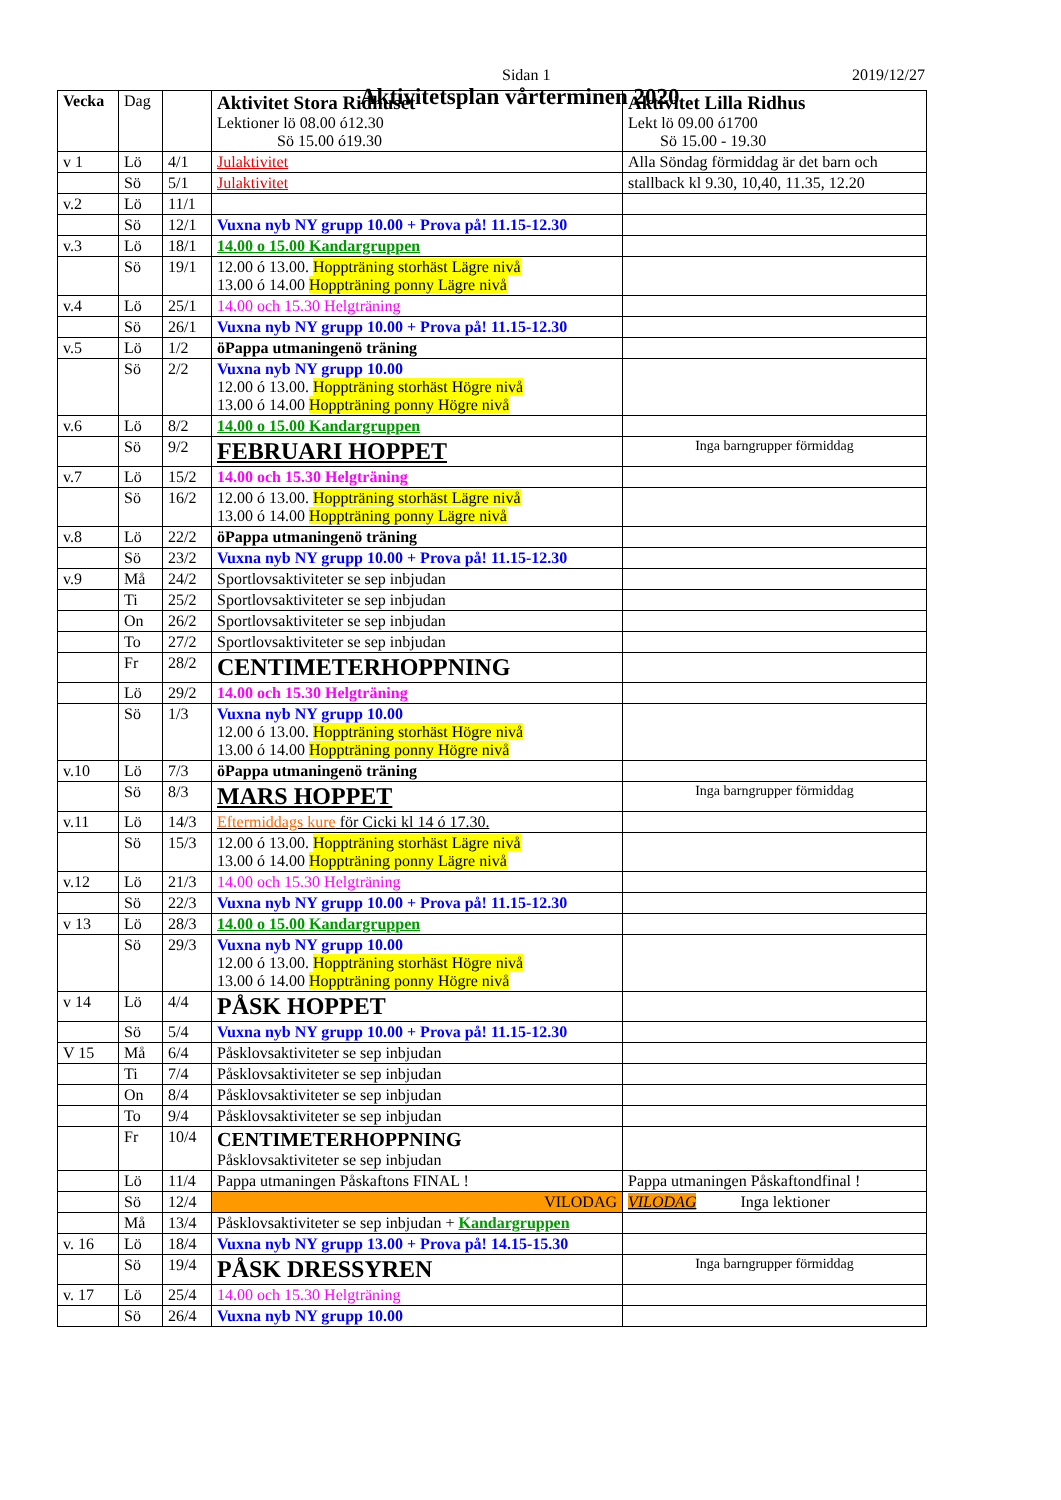Sidan 1 2019/12/27
Aktivitetsplan vårterminen 2020
| Vecka | Dag | | Aktivitet Stora Ridhuset Lektioner lö 08.00 ó12.30 Sö 15.00 ó19.30 | Aktivitet Lilla Ridhus Lekt lö 09.00 ó1700 Sö 15.00 - 19.30 |
| --- | --- | --- | --- | --- |
| v 1 | Lö | 4/1 | Julaktivitet | Alla Söndag förmiddag är det barn och |
| | Sö | 5/1 | Julaktivitet | stallback kl 9.30, 10,40, 11.35, 12.20 |
| v.2 | Lö | 11/1 | | |
| | Sö | 12/1 | Vuxna nyb NY grupp 10.00 + Prova på! 11.15-12.30 | |
| v.3 | Lö | 18/1 | 14.00 o 15.00 Kandargruppen | |
| | Sö | 19/1 | 12.00 ó 13.00. Hoppträning storhäst Lägre nivå 13.00 ó 14.00 Hoppträning ponny Lägre nivå | |
| v.4 | Lö | 25/1 | 14.00 och 15.30 Helgträning | |
| | Sö | 26/1 | Vuxna nyb NY grupp 10.00 + Prova på! 11.15-12.30 | |
| v.5 | Lö | 1/2 | öPappa utmaningenö träning | |
| | Sö | 2/2 | Vuxna nyb NY grupp 10.00 12.00 ó 13.00. Hoppträning storhäst Högre nivå 13.00 ó 14.00 Hoppträning ponny Högre nivå | |
| v.6 | Lö | 8/2 | 14.00 o 15.00 Kandargruppen | |
| | Sö | 9/2 | FEBRUARI HOPPET | Inga barngrupper förmiddag |
| v.7 | Lö | 15/2 | 14.00 och 15.30 Helgträning | |
| | Sö | 16/2 | 12.00 ó 13.00. Hoppträning storhäst Lägre nivå 13.00 ó 14.00 Hoppträning ponny Lägre nivå | |
| v.8 | Lö | 22/2 | öPappa utmaningenö träning | |
| | Sö | 23/2 | Vuxna nyb NY grupp 10.00 + Prova på! 11.15-12.30 | |
| v.9 | Må | 24/2 | Sportlovsaktiviteter se sep inbjudan | |
| | Ti | 25/2 | Sportlovsaktiviteter se sep inbjudan | |
| | On | 26/2 | Sportlovsaktiviteter se sep inbjudan | |
| | To | 27/2 | Sportlovsaktiviteter se sep inbjudan | |
| | Fr | 28/2 | CENTIMETERHOPPNING | |
| | Lö | 29/2 | 14.00 och 15.30 Helgträning | |
| | Sö | 1/3 | Vuxna nyb NY grupp 10.00 12.00 ó 13.00. Hoppträning storhäst Högre nivå 13.00 ó 14.00 Hoppträning ponny Högre nivå | |
| v.10 | Lö | 7/3 | öPappa utmaningenö träning | |
| | Sö | 8/3 | MARS HOPPET | Inga barngrupper förmiddag |
| v.11 | Lö | 14/3 | Eftermiddags kure för Cicki kl 14 ó 17.30. | |
| | Sö | 15/3 | 12.00 ó 13.00. Hoppträning storhäst Lägre nivå 13.00 ó 14.00 Hoppträning ponny Lägre nivå | |
| v.12 | Lö | 21/3 | 14.00 och 15.30 Helgträning | |
| | Sö | 22/3 | Vuxna nyb NY grupp 10.00 + Prova på! 11.15-12.30 | |
| v 13 | Lö | 28/3 | 14.00 o 15.00 Kandargruppen | |
| | Sö | 29/3 | Vuxna nyb NY grupp 10.00 12.00 ó 13.00. Hoppträning storhäst Högre nivå 13.00 ó 14.00 Hoppträning ponny Högre nivå | |
| v 14 | Lö | 4/4 | PÅSK HOPPET | |
| | Sö | 5/4 | Vuxna nyb NY grupp 10.00 + Prova på! 11.15-12.30 | |
| V 15 | Må | 6/4 | Påsklovsaktiviteter se sep inbjudan | |
| | Ti | 7/4 | Påsklovsaktiviteter se sep inbjudan | |
| | On | 8/4 | Påsklovsaktiviteter se sep inbjudan | |
| | To | 9/4 | Påsklovsaktiviteter se sep inbjudan | |
| | Fr | 10/4 | CENTIMETERHOPPNING Påsklovsaktiviteter se sep inbjudan | |
| | Lö | 11/4 | Pappa utmaningen Påskaftons FINAL ! | Pappa utmaningen Påskaftondfinal ! |
| | Sö | 12/4 | VILODAG | VILODAG Inga lektioner |
| | Må | 13/4 | Påsklovsaktiviteter se sep inbjudan + Kandargruppen | |
| v. 16 | Lö | 18/4 | Vuxna nyb NY grupp 13.00 + Prova på! 14.15-15.30 | |
| | Sö | 19/4 | PÅSK DRESSYREN | Inga barngrupper förmiddag |
| v. 17 | Lö | 25/4 | 14.00 och 15.30 Helgträning | |
| | Sö | 26/4 | Vuxna nyb NY grupp 10.00 | |